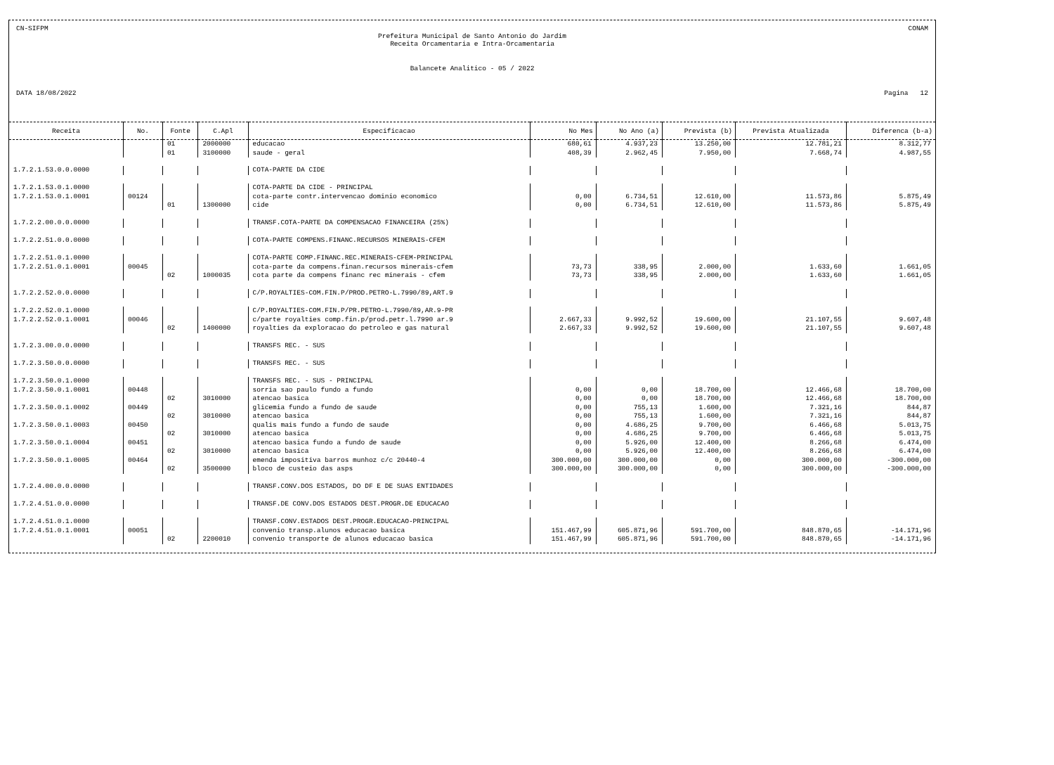CN-SIFPM CONAM
Prefeitura Municipal de Santo Antonio do Jardim
Receita Orcamentaria e Intra-Orcamentaria
Balancete Analitico - 05 / 2022
DATA 18/08/2022 Pagina 12
| Receita | No. | Fonte | C.Apl | Especificacao | No Mes | No Ano (a) | Prevista (b) | Prevista Atualizada | Diferenca (b-a) |
| --- | --- | --- | --- | --- | --- | --- | --- | --- | --- |
| | | 01 | 2000000 | educacao | 680,61 | 4.937,23 | 13.250,00 | 12.781,21 | 8.312,77 |
| | | 01 | 3100000 | saude - geral | 408,39 | 2.962,45 | 7.950,00 | 7.668,74 | 4.987,55 |
| 1.7.2.1.53.0.0.0000 | | | | COTA-PARTE DA CIDE | | | | | |
| 1.7.2.1.53.0.1.0000 | | | | COTA-PARTE DA CIDE - PRINCIPAL | | | | | |
| 1.7.2.1.53.0.1.0001 | 00124 | | | cota-parte contr.intervencao dominio economico | 0,00 | 6.734,51 | 12.610,00 | 11.573,86 | 5.875,49 |
| | | 01 | 1300000 | cide | 0,00 | 6.734,51 | 12.610,00 | 11.573,86 | 5.875,49 |
| 1.7.2.2.00.0.0.0000 | | | | TRANSF.COTA-PARTE DA COMPENSACAO FINANCEIRA (25%) | | | | | |
| 1.7.2.2.51.0.0.0000 | | | | COTA-PARTE COMPENS.FINANC.RECURSOS MINERAIS-CFEM | | | | | |
| 1.7.2.2.51.0.1.0000 | | | | COTA-PARTE COMP.FINANC.REC.MINERAIS-CFEM-PRINCIPAL | | | | | |
| 1.7.2.2.51.0.1.0001 | 00045 | | | cota-parte da compens.finan.recursos minerais-cfem | 73,73 | 338,95 | 2.000,00 | 1.633,60 | 1.661,05 |
| | | 02 | 1000035 | cota parte da compens financ rec minerais - cfem | 73,73 | 338,95 | 2.000,00 | 1.633,60 | 1.661,05 |
| 1.7.2.2.52.0.0.0000 | | | | C/P.ROYALTIES-COM.FIN.P/PROD.PETRO-L.7990/89,ART.9 | | | | | |
| 1.7.2.2.52.0.1.0000 | | | | C/P.ROYALTIES-COM.FIN.P/PR.PETRO-L.7990/89,AR.9-PR | | | | | |
| 1.7.2.2.52.0.1.0001 | 00046 | | | c/parte royalties comp.fin.p/prod.petr.l.7990 ar.9 | 2.667,33 | 9.992,52 | 19.600,00 | 21.107,55 | 9.607,48 |
| | | 02 | 1400000 | royalties da exploracao do petroleo e gas natural | 2.667,33 | 9.992,52 | 19.600,00 | 21.107,55 | 9.607,48 |
| 1.7.2.3.00.0.0.0000 | | | | TRANSFS REC. - SUS | | | | | |
| 1.7.2.3.50.0.0.0000 | | | | TRANSFS REC. - SUS | | | | | |
| 1.7.2.3.50.0.1.0000 | | | | TRANSFS REC. - SUS - PRINCIPAL | | | | | |
| 1.7.2.3.50.0.1.0001 | 00448 | | | sorria sao paulo fundo a fundo | 0,00 | 0,00 | 18.700,00 | 12.466,68 | 18.700,00 |
| | | 02 | 3010000 | atencao basica | 0,00 | 0,00 | 18.700,00 | 12.466,68 | 18.700,00 |
| 1.7.2.3.50.0.1.0002 | 00449 | | | glicemia fundo a fundo de saude | 0,00 | 755,13 | 1.600,00 | 7.321,16 | 844,87 |
| | | 02 | 3010000 | atencao basica | 0,00 | 755,13 | 1.600,00 | 7.321,16 | 844,87 |
| 1.7.2.3.50.0.1.0003 | 00450 | | | qualis mais fundo a fundo de saude | 0,00 | 4.686,25 | 9.700,00 | 6.466,68 | 5.013,75 |
| | | 02 | 3010000 | atencao basica | 0,00 | 4.686,25 | 9.700,00 | 6.466,68 | 5.013,75 |
| 1.7.2.3.50.0.1.0004 | 00451 | | | atencao basica fundo a fundo de saude | 0,00 | 5.926,00 | 12.400,00 | 8.266,68 | 6.474,00 |
| | | 02 | 3010000 | atencao basica | 0,00 | 5.926,00 | 12.400,00 | 8.266,68 | 6.474,00 |
| 1.7.2.3.50.0.1.0005 | 00464 | | | emenda impositiva barros munhoz c/c 20440-4 | 300.000,00 | 300.000,00 | 0,00 | 300.000,00 | -300.000,00 |
| | | 02 | 3500000 | bloco de custeio das asps | 300.000,00 | 300.000,00 | 0,00 | 300.000,00 | -300.000,00 |
| 1.7.2.4.00.0.0.0000 | | | | TRANSF.CONV.DOS ESTADOS, DO DF E DE SUAS ENTIDADES | | | | | |
| 1.7.2.4.51.0.0.0000 | | | | TRANSF.DE CONV.DOS ESTADOS DEST.PROGR.DE EDUCACAO | | | | | |
| 1.7.2.4.51.0.1.0000 | | | | TRANSF.CONV.ESTADOS DEST.PROGR.EDUCACAO-PRINCIPAL | | | | | |
| 1.7.2.4.51.0.1.0001 | 00051 | | | convenio transp.alunos educacao basica | 151.467,99 | 605.871,96 | 591.700,00 | 848.870,65 | -14.171,96 |
| | | 02 | 2200010 | convenio transporte de alunos educacao basica | 151.467,99 | 605.871,96 | 591.700,00 | 848.870,65 | -14.171,96 |